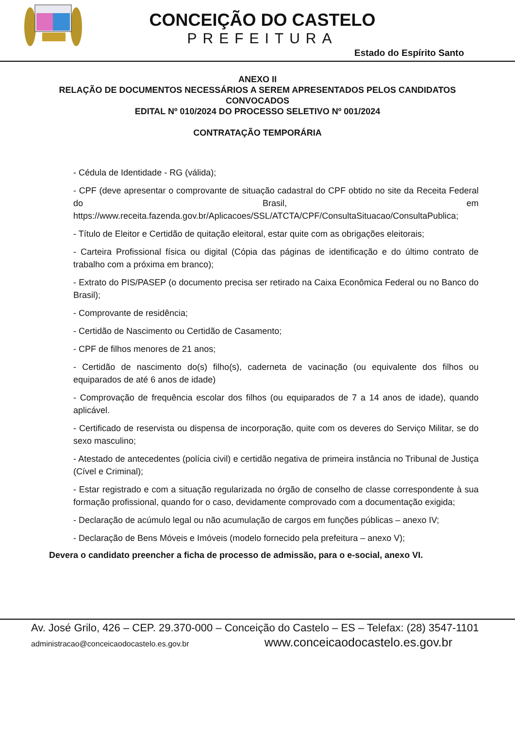CONCEIÇÃO DO CASTELO
PREFEITURA
Estado do Espírito Santo
ANEXO II
RELAÇÃO DE DOCUMENTOS NECESSÁRIOS A SEREM APRESENTADOS PELOS CANDIDATOS
CONVOCADOS
EDITAL Nº 010/2024 DO PROCESSO SELETIVO Nº 001/2024
CONTRATAÇÃO TEMPORÁRIA
- Cédula de Identidade - RG (válida);
- CPF (deve apresentar o comprovante de situação cadastral do CPF obtido no site da Receita Federal do Brasil, em https://www.receita.fazenda.gov.br/Aplicacoes/SSL/ATCTA/CPF/ConsultaSituacao/ConsultaPublica;
- Título de Eleitor e Certidão de quitação eleitoral, estar quite com as obrigações eleitorais;
- Carteira Profissional física ou digital (Cópia das páginas de identificação e do último contrato de trabalho com a próxima em branco);
- Extrato do PIS/PASEP (o documento precisa ser retirado na Caixa Econômica Federal ou no Banco do Brasil);
- Comprovante de residência;
- Certidão de Nascimento ou Certidão de Casamento;
- CPF de filhos menores de 21 anos;
- Certidão de nascimento do(s) filho(s), caderneta de vacinação (ou equivalente dos filhos ou equiparados de até 6 anos de idade)
- Comprovação de frequência escolar dos filhos (ou equiparados de 7 a 14 anos de idade), quando aplicável.
- Certificado de reservista ou dispensa de incorporação, quite com os deveres do Serviço Militar, se do sexo masculino;
- Atestado de antecedentes (polícia civil) e certidão negativa de primeira instância no Tribunal de Justiça (Cível e Criminal);
- Estar registrado e com a situação regularizada no órgão de conselho de classe correspondente à sua formação profissional, quando for o caso, devidamente comprovado com a documentação exigida;
- Declaração de acúmulo legal ou não acumulação de cargos em funções públicas – anexo IV;
- Declaração de Bens Móveis e Imóveis (modelo fornecido pela prefeitura – anexo V);
Devera o candidato preencher a ficha de processo de admissão, para o e-social, anexo VI.
Av. José Grilo, 426 – CEP. 29.370-000 – Conceição do Castelo – ES – Telefax: (28) 3547-1101
administracao@conceicaodocastelo.es.gov.br www.conceicaodocastelo.es.gov.br